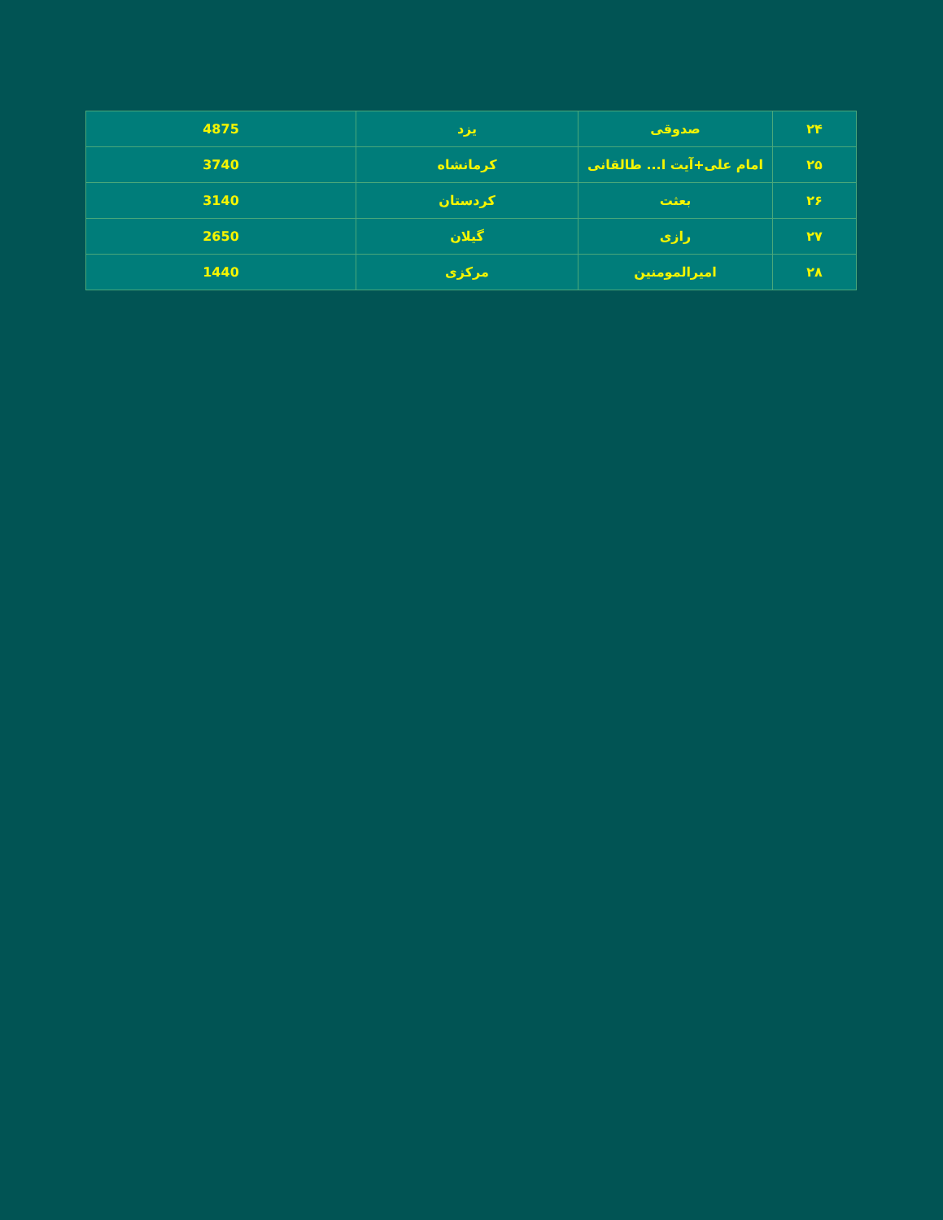| ۲۴ | صدوقی | یزد | 4875 |
| ۲۵ | امام علی+آیت ا... طالقانی | کرمانشاه | 3740 |
| ۲۶ | بعثت | کردستان | 3140 |
| ۲۷ | رازی | گیلان | 2650 |
| ۲۸ | امیرالمومنین | مرکزی | 1440 |